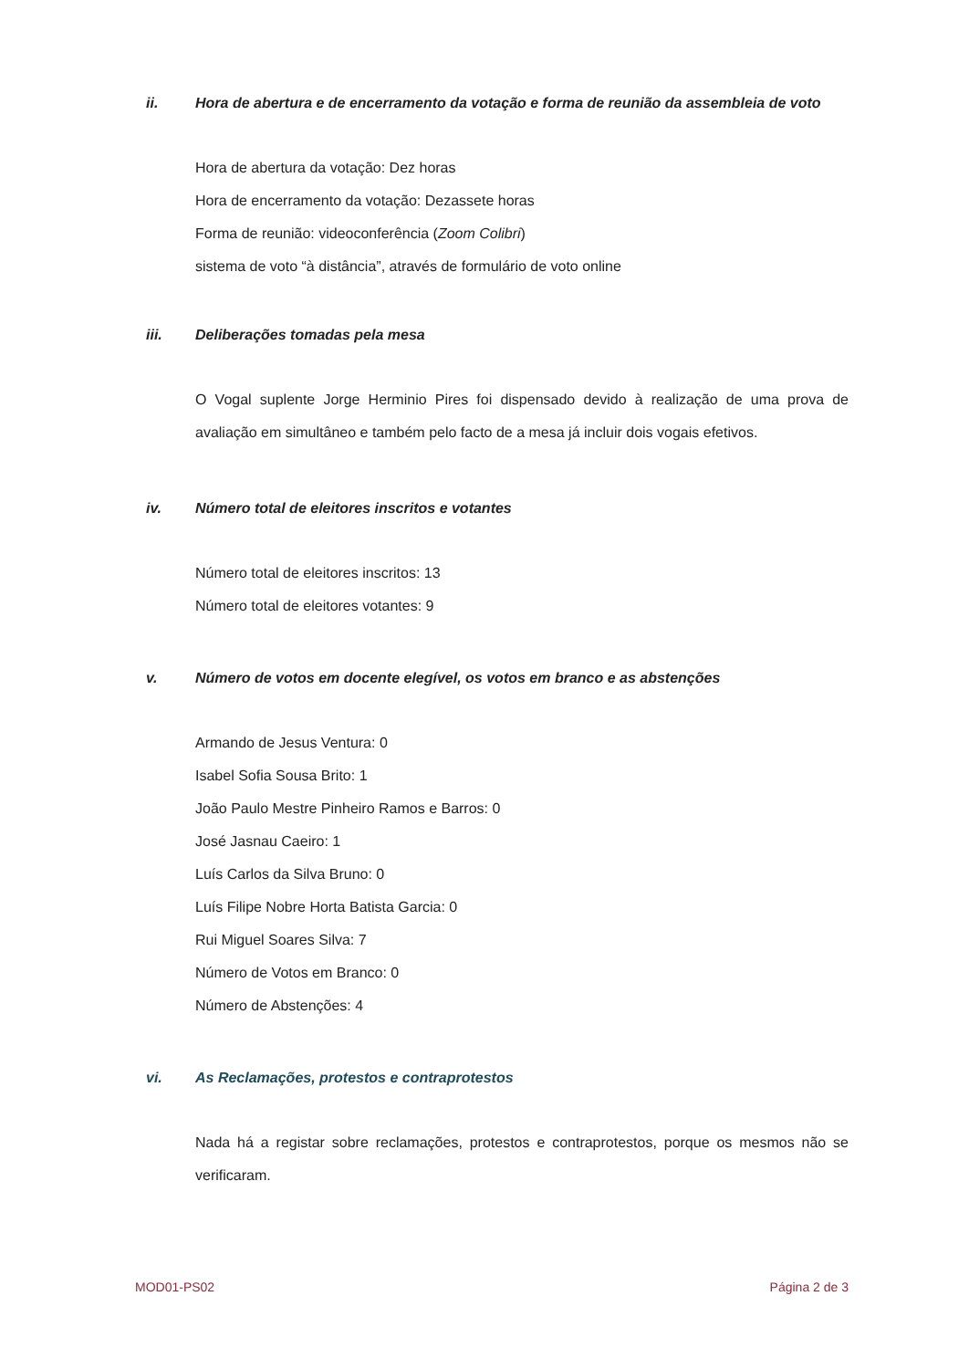ii. Hora de abertura e de encerramento da votação e forma de reunião da assembleia de voto
Hora de abertura da votação: Dez horas
Hora de encerramento da votação: Dezassete horas
Forma de reunião: videoconferência (Zoom Colibri)
sistema de voto “à distância”, através de formulário de voto online
iii. Deliberações tomadas pela mesa
O Vogal suplente Jorge Herminio Pires foi dispensado devido à realização de uma prova de avaliação em simultâneo e também pelo facto de a mesa já incluir dois vogais efetivos.
iv. Número total de eleitores inscritos e votantes
Número total de eleitores inscritos: 13
Número total de eleitores votantes: 9
v. Número de votos em docente elegível, os votos em branco e as abstenções
Armando de Jesus Ventura: 0
Isabel Sofia Sousa Brito: 1
João Paulo Mestre Pinheiro Ramos e Barros: 0
José Jasnau Caeiro: 1
Luís Carlos da Silva Bruno: 0
Luís Filipe Nobre Horta Batista Garcia: 0
Rui Miguel Soares Silva: 7
Número de Votos em Branco: 0
Número de Abstenções: 4
vi. As Reclamações, protestos e contraprotestos
Nada há a registar sobre reclamações, protestos e contraprotestos, porque os mesmos não se verificaram.
MOD01-PS02 Página 2 de 3